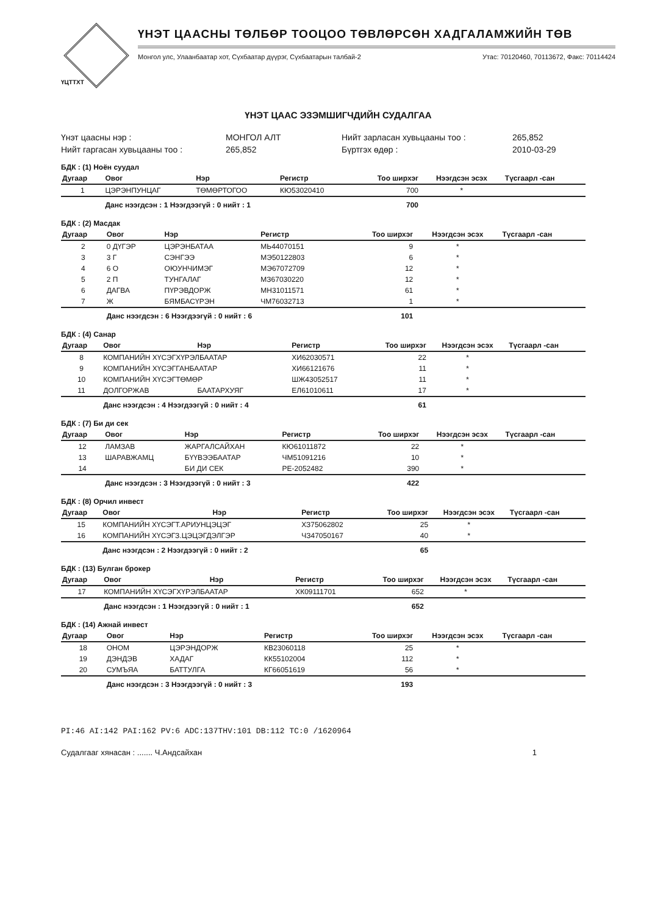ҮЦТТХТ
ҮНЭТ ЦААСНЫ ТӨЛБӨР ТООЦОО ТӨВЛӨРСӨН ХАДГАЛАМЖИЙН ТӨВ
Монгол улс, Улаанбаатар хот, Сүхбаатар дүүрэг, Сүхбаатарын талбай-2 Утас: 70120460, 70113672, Факс: 70114424
ҮНЭТ ЦААС ЭЗЭМШИГЧДИЙН СУДАЛГАА
Үнэт цаасны нэр : МОНГОЛ АЛТ Нийт зарласан хувьцааны тоо : 265,852 Нийт гаргасан хувьцааны тоо : 265,852 Бүртгэх өдөр : 2010-03-29
БДК : (1) Ноён суудал
| Дугаар | Овог | Нэр | Регистр | Тоо ширхэг | Нээгдсэн эсэх | Түсгаарл -сан |
| --- | --- | --- | --- | --- | --- | --- |
| 1 | ЦЭРЭНПУНЦАГ | ТӨМӨРТОГОО | КЮ53020410 | 700 | * | |
| | Данс нээгдсэн : 1 Нээгдээгүй : 0 нийт : 1 | | | 700 | | |
БДК : (2) Масдак
| Дугаар | Овог | Нэр | Регистр | Тоо ширхэг | Нээгдсэн эсэх | Түсгаарл -сан |
| --- | --- | --- | --- | --- | --- | --- |
| 2 | 0 ДҮГЭР | ЦЭРЭНБАТАА | МЬ44070151 | 9 | * | |
| 3 | 3 Г | СЭНГЭЭ | МЭ50122803 | 6 | * | |
| 4 | 6 О | ОЮУНЧИМЭГ | МЭ67072709 | 12 | * | |
| 5 | 2 П | ТУНГАЛАГ | МЗ67030220 | 12 | * | |
| 6 | ДАГВА | ПҮРЭВДОРЖ | МН31011571 | 61 | * | |
| 7 | Ж | БЯМБАСҮРЭН | ЧМ76032713 | 1 | * | |
| | Данс нээгдсэн : 6 Нээгдээгүй : 0 нийт : 6 | | | 101 | | |
БДК : (4) Санар
| Дугаар | Овог | Нэр | Регистр | Тоо ширхэг | Нээгдсэн эсэх | Түсгаарл -сан |
| --- | --- | --- | --- | --- | --- | --- |
| 8 | КОМПАНИЙН ХҮСЭГХҮРЭЛБААТАР | | ХИ62030571 | 22 | * | |
| 9 | КОМПАНИЙН ХҮСЭГГАНБААТАР | | ХИ66121676 | 11 | * | |
| 10 | КОМПАНИЙН ХҮСЭГТӨМӨР | | ШЖ43052517 | 11 | * | |
| 11 | ДОЛГОРЖАВ | БААТАРХУЯГ | ЕЛ61010611 | 17 | * | |
| | Данс нээгдсэн : 4 Нээгдээгүй : 0 нийт : 4 | | | 61 | | |
БДК : (7) Би ди сек
| Дугаар | Овог | Нэр | Регистр | Тоо ширхэг | Нээгдсэн эсэх | Түсгаарл -сан |
| --- | --- | --- | --- | --- | --- | --- |
| 12 | ЛАМЗАВ | ЖАРГАЛСАЙХАН | КЮ61011872 | 22 | * | |
| 13 | ШАРАВЖАМЦ | БҮҮВЭЭБААТАР | ЧМ51091216 | 10 | * | |
| 14 | | БИ ДИ СЕК | РЕ-2052482 | 390 | * | |
| | Данс нээгдсэн : 3 Нээгдээгүй : 0 нийт : 3 | | | 422 | | |
БДК : (8) Орчил инвест
| Дугаар | Овог | Нэр | Регистр | Тоо ширхэг | Нээгдсэн эсэх | Түсгаарл -сан |
| --- | --- | --- | --- | --- | --- | --- |
| 15 | КОМПАНИЙН ХҮСЭГТ.АРИУНЦЭЦЭГ | | ХЗ75062802 | 25 | * | |
| 16 | КОМПАНИЙН ХҮСЭГЗ.ЦЭЦЭГДЭЛГЭР | | ЧЗ47050167 | 40 | * | |
| | Данс нээгдсэн : 2 Нээгдээгүй : 0 нийт : 2 | | | 65 | | |
БДК : (13) Булган брокер
| Дугаар | Овог | Нэр | Регистр | Тоо ширхэг | Нээгдсэн эсэх | Түсгаарл -сан |
| --- | --- | --- | --- | --- | --- | --- |
| 17 | КОМПАНИЙН ХҮСЭГХҮРЭЛБААТАР | | ХК09111701 | 652 | * | |
| | Данс нээгдсэн : 1 Нээгдээгүй : 0 нийт : 1 | | | 652 | | |
БДК : (14) Ажнай инвест
| Дугаар | Овог | Нэр | Регистр | Тоо ширхэг | Нээгдсэн эсэх | Түсгаарл -сан |
| --- | --- | --- | --- | --- | --- | --- |
| 18 | ОНОМ | ЦЭРЭНДОРЖ | КВ23060118 | 25 | * | |
| 19 | ДЭНДЭВ | ХАДАГ | КК55102004 | 112 | * | |
| 20 | СУМЪЯА | БАТТУЛГА | КГ66051619 | 56 | * | |
| | Данс нээгдсэн : 3 Нээгдээгүй : 0 нийт : 3 | | | 193 | | |
PI:46 AI:142 PAI:162 PV:6 ADC:137THV:101 DB:112 TC:0 /1620964
Судалгааг хянасан : ....... Ч.Андсайхан 1